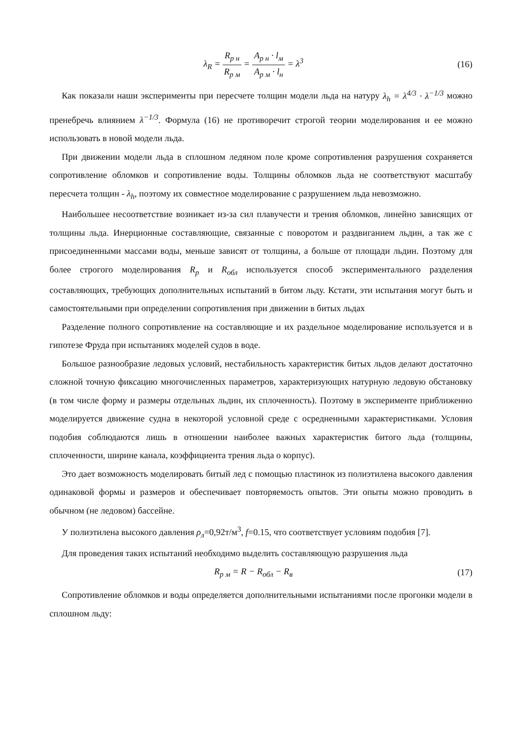λ<sub>R</sub> = R<sub>р н</sub> R<sub>р м</sub> = A<sub>р н</sub> · l<sub>м</sub> A<sub>р м</sub> · l<sub>н</sub> = λ<sup>3</sup>
(16)
Как показали наши эксперименты при пересчете толщин модели льда на натуру λ<sub>h</sub> = λ<sup>4/3</sup> · λ<sup>−1/3</sup> можно пренебречь влиянием λ<sup>−1/3</sup>. Формула (16) не противоречит строгой теории моделирования и ее можно использовать в новой модели льда.
При движении модели льда в сплошном ледяном поле кроме сопротивления разрушения сохраняется сопротивление обломков и сопротивление воды. Толщины обломков льда не соответствуют масштабу пересчета толщин - λ<sub>h</sub>, поэтому их совместное моделирование с разрушением льда невозможно.
Наибольшее несоответствие возникает из-за сил плавучести и трения обломков, линейно зависящих от толщины льда. Инерционные составляющие, связанные с поворотом и раздвиганием льдин, а так же с присоединенными массами воды, меньше зависят от толщины, а больше от площади льдин. Поэтому для более строгого моделирования R<sub>р</sub> и R<sub>обл</sub> используется способ экспериментального разделения составляющих, требующих дополнительных испытаний в битом льду. Кстати, эти испытания могут быть и самостоятельными при определении сопротивления при движении в битых льдах
Разделение полного сопротивление на составляющие и их раздельное моделирование используется и в гипотезе Фруда при испытаниях моделей судов в воде.
Большое разнообразие ледовых условий, нестабильность характеристик битых льдов делают достаточно сложной точную фиксацию многочисленных параметров, характеризующих натурную ледовую обстановку (в том числе форму и размеры отдельных льдин, их сплоченность). Поэтому в эксперименте приближенно моделируется движение судна в некоторой условной среде с осредненными характеристиками. Условия подобия соблюдаются лишь в отношении наиболее важных характеристик битого льда (толщины, сплоченности, ширине канала, коэффициента трения льда о корпус).
Это дает возможность моделировать битый лед с помощью пластинок из полиэтилена высокого давления одинаковой формы и размеров и обеспечивает повторяемость опытов. Эти опыты можно проводить в обычном (не ледовом) бассейне.
У полиэтилена высокого давления ρ<sub>л</sub>=0,92т/м<sup>3</sup>, f=0.15, что соответствует условиям подобия [7].
Для проведения таких испытаний необходимо выделить составляющую разрушения льда
R<sub>р м</sub> = R − R<sub>обл</sub> − R<sub>в</sub> (17)
Сопротивление обломков и воды определяется дополнительными испытаниями после прогонки модели в сплошном льду: